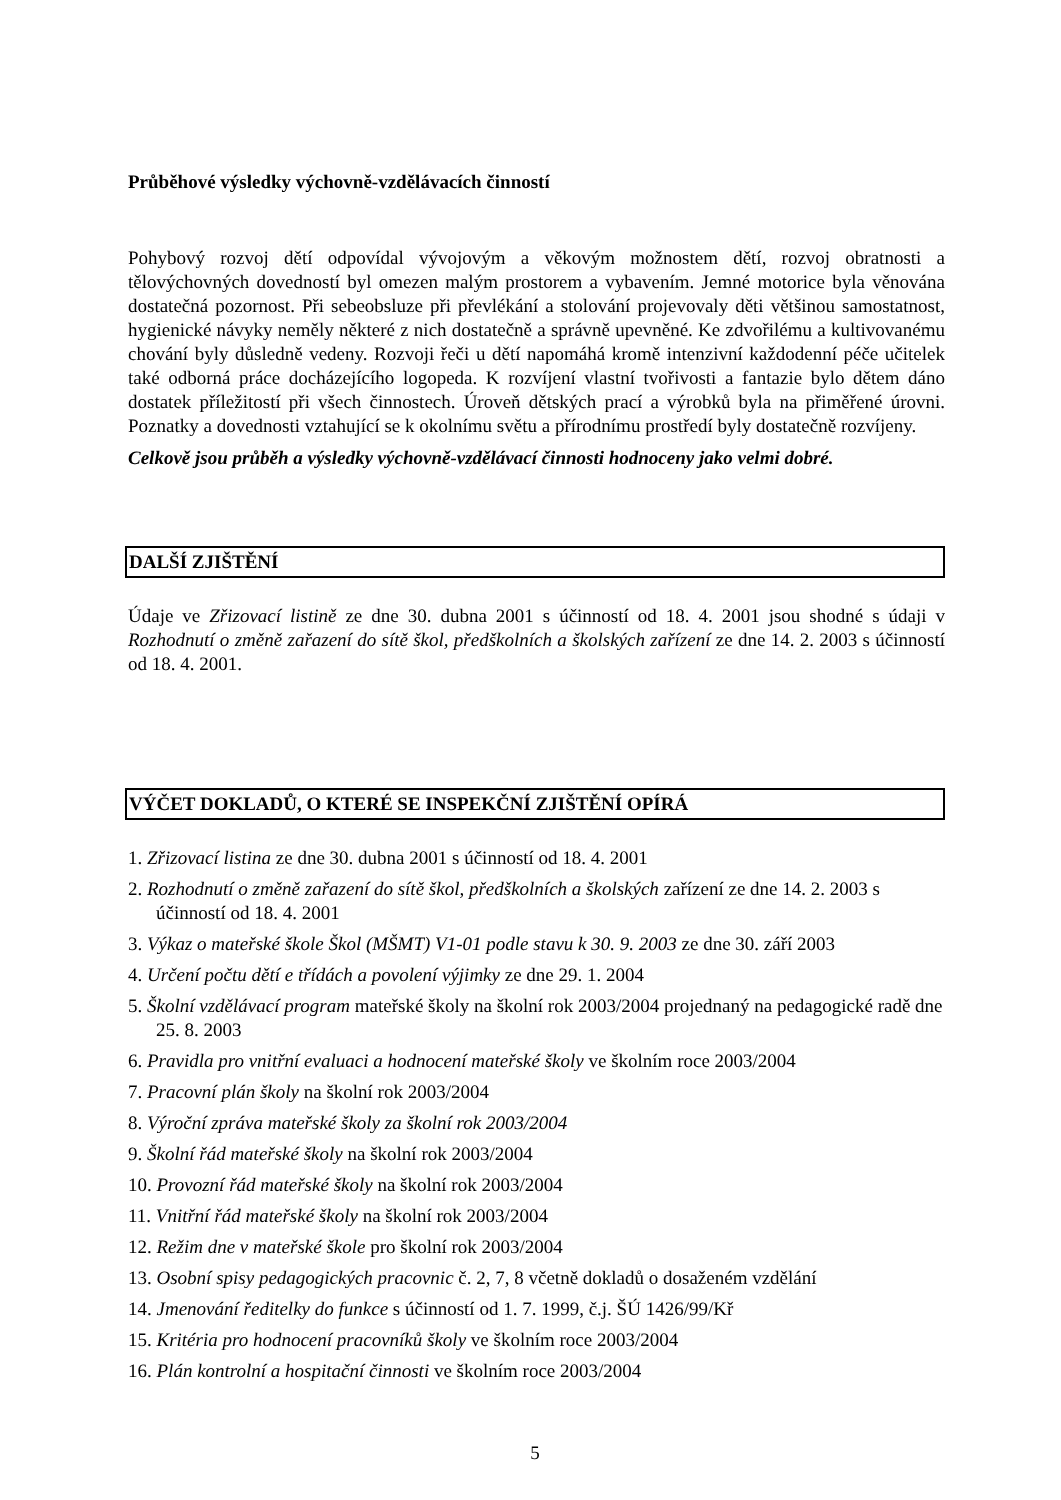Průběhové výsledky výchovně-vzdělávacích činností
Pohybový rozvoj dětí odpovídal vývojovým a věkovým možnostem dětí, rozvoj obratnosti a tělovýchovných dovedností byl omezen malým prostorem a vybavením. Jemné motorice byla věnována dostatečná pozornost. Při sebeobsluze při převlékání a stolování projevovaly děti většinou samostatnost, hygienické návyky neměly některé z nich dostatečně a správně upevněné. Ke zdvořilému a kultivovanému chování byly důsledně vedeny. Rozvoji řeči u dětí napomáhá kromě intenzivní každodenní péče učitelek také odborná práce docházejícího logopeda. K rozvíjení vlastní tvořivosti a fantazie bylo dětem dáno dostatek příležitostí při všech činnostech. Úroveň dětských prací a výrobků byla na přiměřené úrovni. Poznatky a dovednosti vztahující se k okolnímu světu a přírodnímu prostředí byly dostatečně rozvíjeny.
Celkově jsou průběh a výsledky výchovně-vzdělávací činnosti hodnoceny jako velmi dobré.
DALŠÍ ZJIŠTĚNÍ
Údaje ve Zřizovací listině ze dne 30. dubna 2001 s účinností od 18. 4. 2001 jsou shodné s údaji v Rozhodnutí o změně zařazení do sítě škol, předškolních a školských zařízení ze dne 14. 2. 2003 s účinností od 18. 4. 2001.
VÝČET DOKLADŮ, O KTERÉ SE INSPEKČNÍ ZJIŠTĚNÍ OPÍRÁ
1. Zřizovací listina ze dne 30. dubna 2001 s účinností od 18. 4. 2001
2. Rozhodnutí o změně zařazení do sítě škol, předškolních a školských zařízení ze dne 14. 2. 2003 s účinností od 18. 4. 2001
3. Výkaz o mateřské škole Škol (MŠMT) V1-01 podle stavu k 30. 9. 2003 ze dne 30. září 2003
4. Určení počtu dětí e třídách a povolení výjimky ze dne 29. 1. 2004
5. Školní vzdělávací program mateřské školy na školní rok 2003/2004 projednaný na pedagogické radě dne 25. 8. 2003
6. Pravidla pro vnitřní evaluaci a hodnocení mateřské školy ve školním roce 2003/2004
7. Pracovní plán školy na školní rok 2003/2004
8. Výroční zpráva mateřské školy za školní rok 2003/2004
9. Školní řád mateřské školy na školní rok 2003/2004
10. Provozní řád mateřské školy na školní rok 2003/2004
11. Vnitřní řád mateřské školy na školní rok 2003/2004
12. Režim dne v mateřské škole pro školní rok 2003/2004
13. Osobní spisy pedagogických pracovnic č. 2, 7, 8 včetně dokladů o dosaženém vzdělání
14. Jmenování ředitelky do funkce s účinností od 1. 7. 1999, č.j. ŠÚ 1426/99/Kř
15. Kritéria pro hodnocení pracovníků školy ve školním roce 2003/2004
16. Plán kontrolní a hospitační činnosti ve školním roce 2003/2004
5